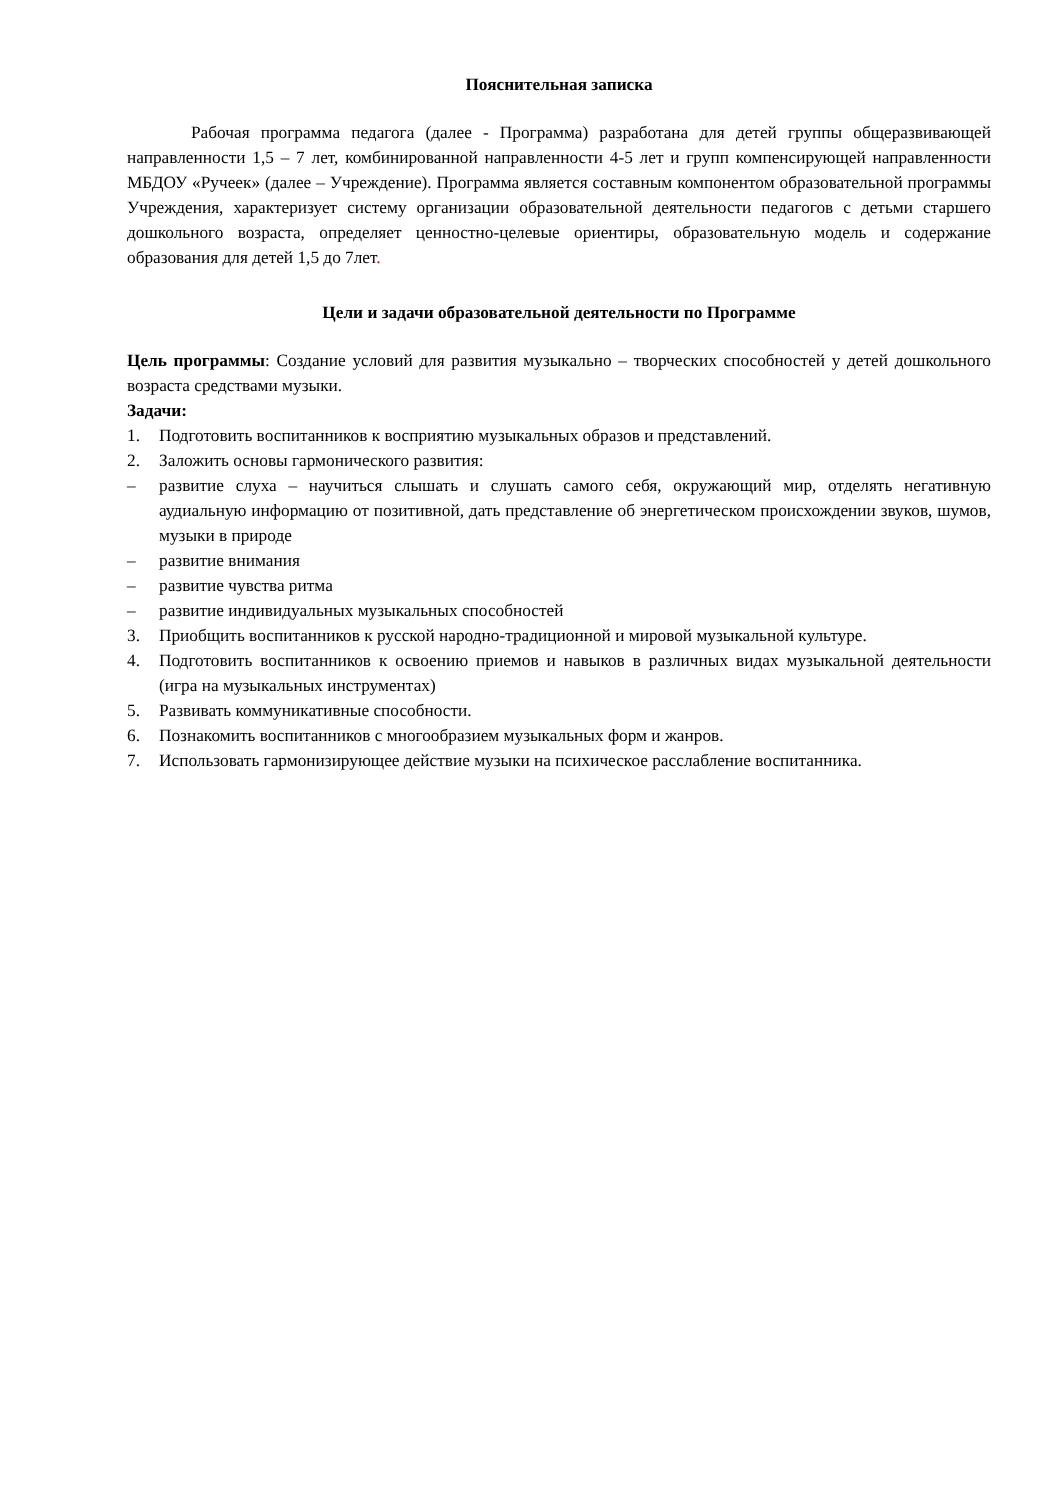Пояснительная записка
Рабочая программа педагога (далее - Программа) разработана для детей группы общеразвивающей направленности 1,5 – 7 лет, комбинированной направленности 4-5 лет и групп компенсирующей направленности МБДОУ «Ручеек» (далее – Учреждение). Программа является составным компонентом образовательной программы Учреждения, характеризует систему организации образовательной деятельности педагогов с детьми старшего дошкольного возраста, определяет ценностно-целевые ориентиры, образовательную модель и содержание образования для детей 1,5 до 7лет.
Цели и задачи образовательной деятельности по Программе
Цель программы: Создание условий для развития музыкально – творческих способностей у детей дошкольного возраста средствами музыки.
Задачи:
1. Подготовить воспитанников к восприятию музыкальных образов и представлений.
2. Заложить основы гармонического развития:
– развитие слуха – научиться слышать и слушать самого себя, окружающий мир, отделять негативную аудиальную информацию от позитивной, дать представление об энергетическом происхождении звуков, шумов, музыки в природе
– развитие внимания
– развитие чувства ритма
– развитие индивидуальных музыкальных способностей
3. Приобщить воспитанников к русской народно-традиционной и мировой музыкальной культуре.
4. Подготовить воспитанников к освоению приемов и навыков в различных видах музыкальной деятельности (игра на музыкальных инструментах)
5. Развивать коммуникативные способности.
6. Познакомить воспитанников с многообразием музыкальных форм и жанров.
7. Использовать гармонизирующее действие музыки на психическое расслабление воспитанника.